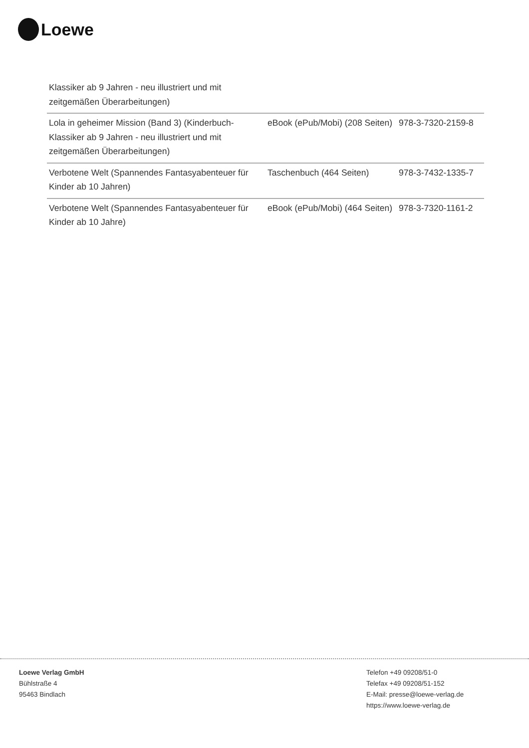Loewe
| Klassiker ab 9 Jahren - neu illustriert und mit zeitgemäßen Überarbeitungen) | | |
| Lola in geheimer Mission (Band 3) (Kinderbuch-Klassiker ab 9 Jahren - neu illustriert und mit zeitgemäßen Überarbeitungen) | eBook (ePub/Mobi) (208 Seiten) | 978-3-7320-2159-8 |
| Verbotene Welt (Spannendes Fantasyabenteuer für Kinder ab 10 Jahren) | Taschenbuch (464 Seiten) | 978-3-7432-1335-7 |
| Verbotene Welt (Spannendes Fantasyabenteuer für Kinder ab 10 Jahre) | eBook (ePub/Mobi) (464 Seiten) | 978-3-7320-1161-2 |
Loewe Verlag GmbH
Bühlstraße 4
95463 Bindlach
Telefon +49 09208/51-0
Telefax +49 09208/51-152
E-Mail: presse@loewe-verlag.de
https://www.loewe-verlag.de